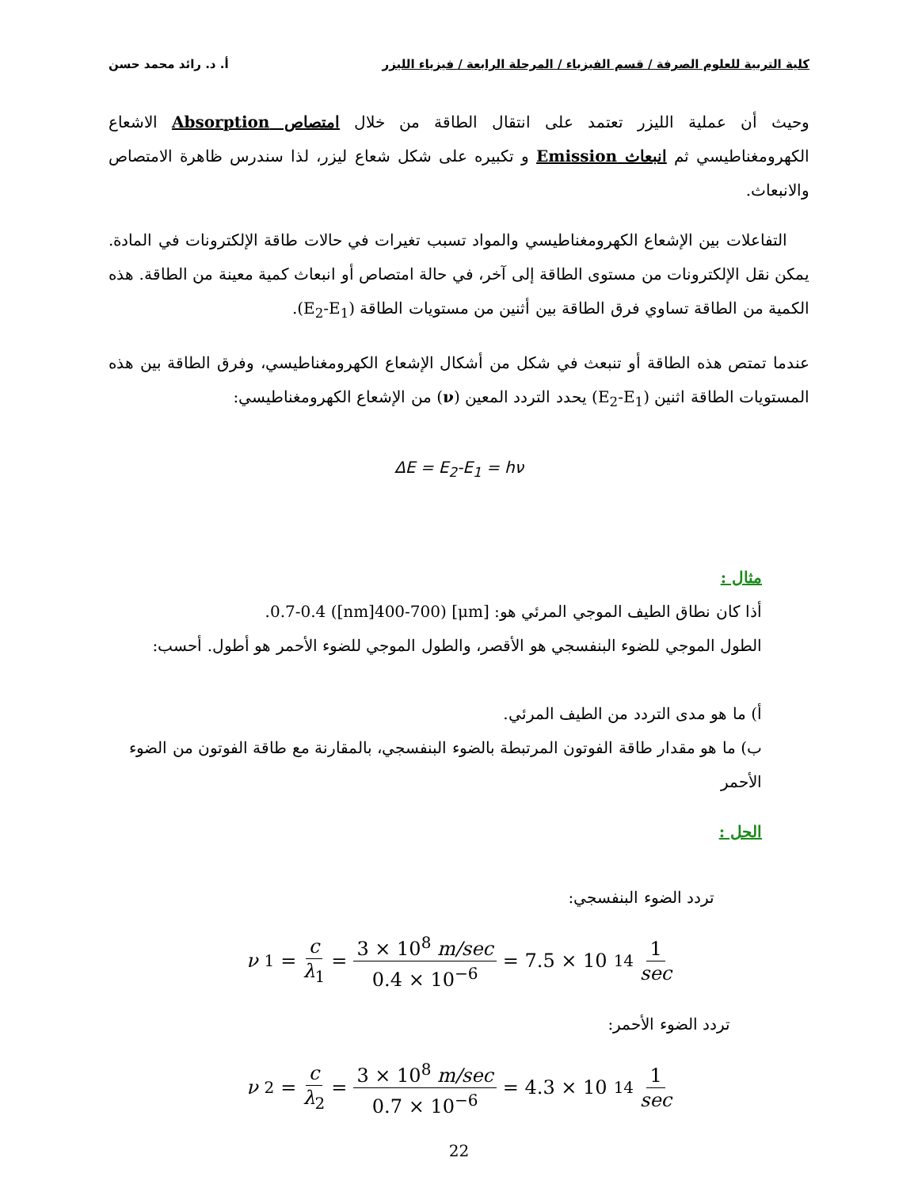كلية التربية للعلوم الصرفة / قسم الفيزياء / المرحلة الرابعة / فيزياء الليزر أ. د. رائد محمد حسن
وحيث أن عملية الليزر تعتمد على انتقال الطاقة من خلال امتصاص Absorption الاشعاع الكهرومغناطيسي ثم انبعاث Emission و تكبيره على شكل شعاع ليزر، لذا سندرس ظاهرة الامتصاص والانبعاث.
التفاعلات بين الإشعاع الكهرومغناطيسي والمواد تسبب تغيرات في حالات طاقة الإلكترونات في المادة. يمكن نقل الإلكترونات من مستوى الطاقة إلى آخر، في حالة امتصاص أو انبعاث كمية معينة من الطاقة. هذه الكمية من الطاقة تساوي فرق الطاقة بين أثنين من مستويات الطاقة (E<sub>2</sub>-E<sub>1</sub>).
عندما تمتص هذه الطاقة أو تنبعث في شكل من أشكال الإشعاع الكهرومغناطيسي، وفرق الطاقة بين هذه المستويات الطاقة اثنين (E<sub>2</sub>-E<sub>1</sub>) يحدد التردد المعين (ν) من الإشعاع الكهرومغناطيسي:
ΔE = E<sub>2</sub>-E<sub>1</sub> = hν
مثال :
أذا كان نطاق الطيف الموجي المرئي هو: [μm] 0.7-0.4 ([nm]400-700).
الطول الموجي للضوء البنفسجي هو الأقصر، والطول الموجي للضوء الأحمر هو أطول. أحسب:
أ) ما هو مدى التردد من الطيف المرئي.
ب) ما هو مقدار طاقة الفوتون المرتبطة بالضوء البنفسجي، بالمقارنة مع طاقة الفوتون من الضوء الأحمر
الحل :
تردد الضوء البنفسجي:
ν<sub>1</sub> = c λ<sub>1</sub> = 3 × 10<sup>8</sup> m/sec 0.4 × 10<sup>−6</sup> = 7.5 × 10<sup>14</sup> 1 sec
تردد الضوء الأحمر:
ν<sub>2</sub> = c λ<sub>2</sub> = 3 × 10<sup>8</sup> m/sec 0.7 × 10<sup>−6</sup> = 4.3 × 10<sup>14</sup> 1 sec
22